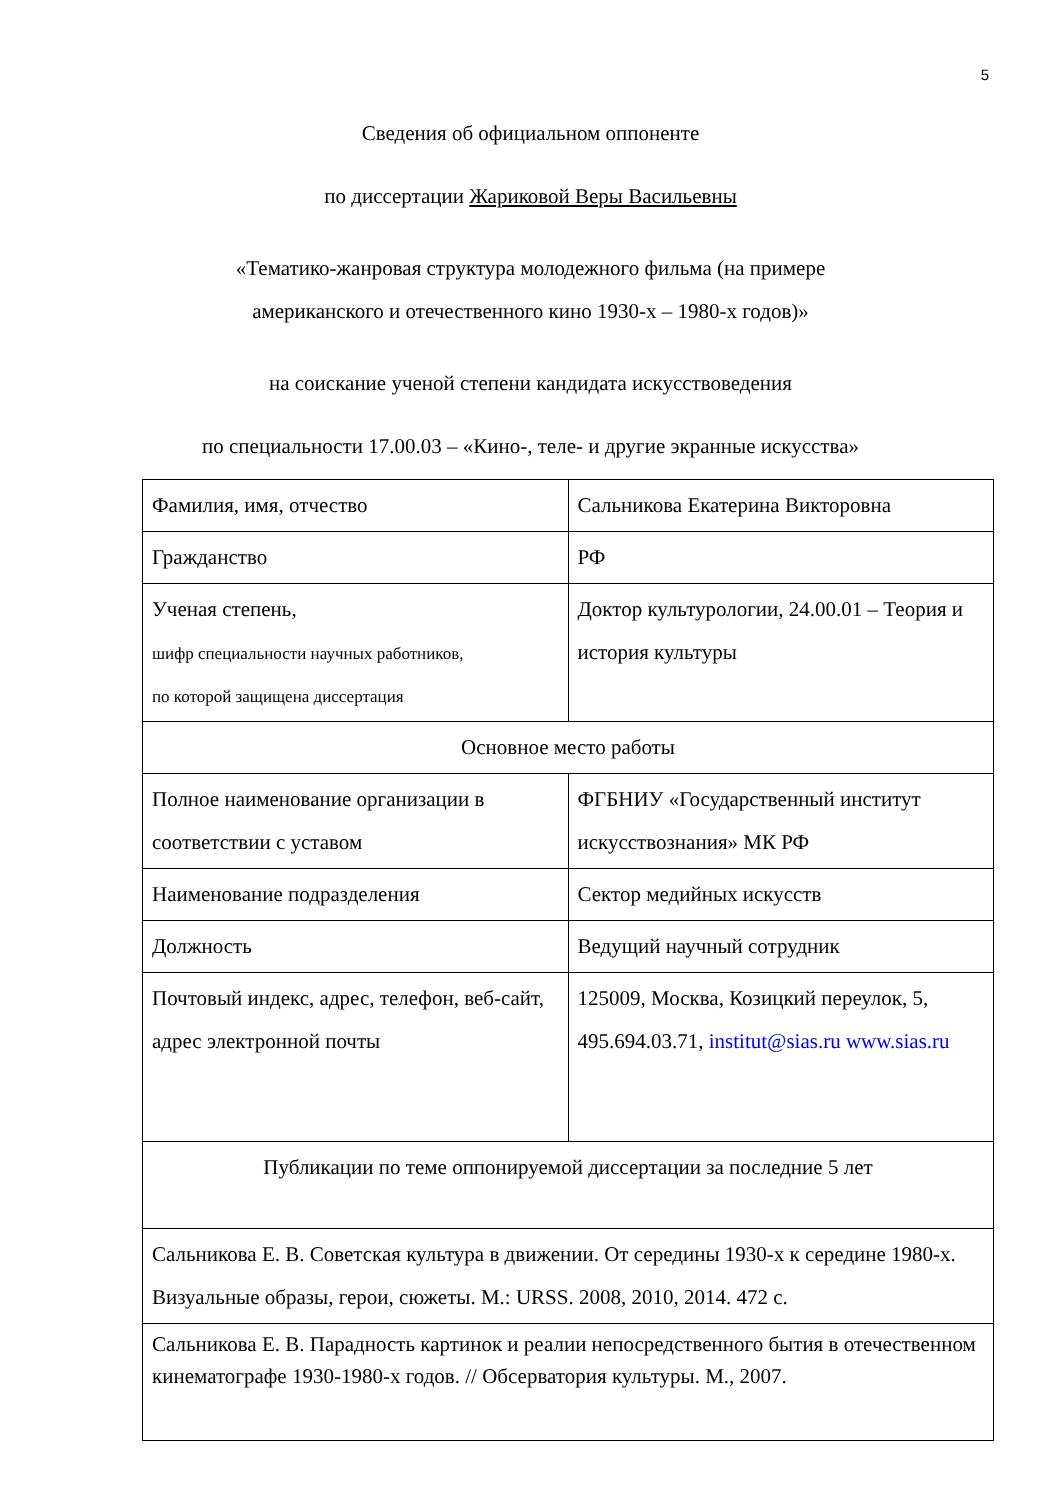5
Сведения об официальном оппоненте
по диссертации Жариковой Веры Васильевны
«Тематико-жанровая структура молодежного фильма (на примере
американского и отечественного кино 1930-х – 1980-х годов)»
на соискание ученой степени кандидата искусствоведения
по специальности 17.00.03 – «Кино-, теле- и другие экранные искусства»
| Фамилия, имя, отчество | Сальникова Екатерина Викторовна |
| Гражданство | РФ |
| Ученая степень, шифр специальности научных работников, по которой защищена диссертация | Доктор культурологии, 24.00.01 – Теория и история культуры |
| Основное место работы | |
| Полное наименование организации в соответствии с уставом | ФГБНИУ «Государственный институт искусствознания» МК РФ |
| Наименование подразделения | Сектор медийных искусств |
| Должность | Ведущий научный сотрудник |
| Почтовый индекс, адрес, телефон, веб-сайт, адрес электронной почты | 125009, Москва, Козицкий переулок, 5, 495.694.03.71, institut@sias.ru www.sias.ru |
| Публикации по теме оппонируемой диссертации за последние 5 лет | |
| Сальникова Е. В. Советская культура в движении. От середины 1930-х к середине 1980-х. Визуальные образы, герои, сюжеты. М.: URSS. 2008, 2010, 2014. 472 с. | |
| Сальникова Е. В. Парадность картинок и реалии непосредственного бытия в отечественном кинематографе 1930-1980-х годов. // Обсерватория культуры. М., 2007. | |